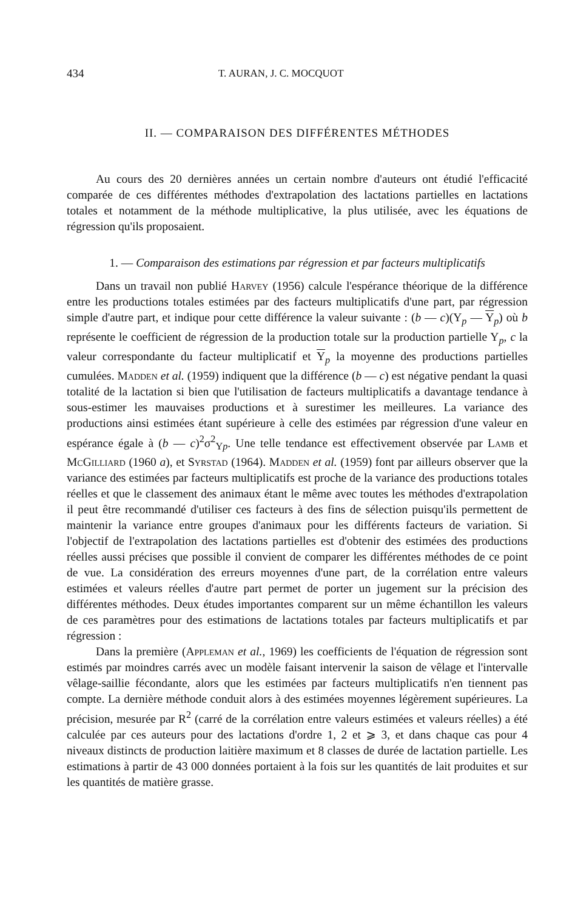434 T. AURAN, J. C. MOCQUOT
II. — COMPARAISON DES DIFFÉRENTES MÉTHODES
Au cours des 20 dernières années un certain nombre d'auteurs ont étudié l'efficacité comparée de ces différentes méthodes d'extrapolation des lactations partielles en lactations totales et notamment de la méthode multiplicative, la plus utilisée, avec les équations de régression qu'ils proposaient.
1. — Comparaison des estimations par régression et par facteurs multiplicatifs
Dans un travail non publié Harvey (1956) calcule l'espérance théorique de la différence entre les productions totales estimées par des facteurs multiplicatifs d'une part, par régression simple d'autre part, et indique pour cette différence la valeur suivante : (b — c)(Y<sub>p</sub> — Y<sub>p</sub>) où b représente le coefficient de régression de la production totale sur la production partielle Y<sub>p</sub>, c la valeur correspondante du facteur multiplicatif et Y<sub>p</sub> la moyenne des productions partielles cumulées. Madden et al. (1959) indiquent que la différence (b — c) est négative pendant la quasi totalité de la lactation si bien que l'utilisation de facteurs multiplicatifs a davantage tendance à sous-estimer les mauvaises productions et à surestimer les meilleures. La variance des productions ainsi estimées étant supérieure à celle des estimées par régression d'une valeur en espérance égale à (b — c)<sup>2</sup>σ<sup>2</sup><sub>Yp</sub>. Une telle tendance est effectivement observée par Lamb et McGilliard (1960 a), et Syrstad (1964). Madden et al. (1959) font par ailleurs observer que la variance des estimées par facteurs multiplicatifs est proche de la variance des productions totales réelles et que le classement des animaux étant le même avec toutes les méthodes d'extrapolation il peut être recommandé d'utiliser ces facteurs à des fins de sélection puisqu'ils permettent de maintenir la variance entre groupes d'animaux pour les différents facteurs de variation. Si l'objectif de l'extrapolation des lactations partielles est d'obtenir des estimées des productions réelles aussi précises que possible il convient de comparer les différentes méthodes de ce point de vue. La considération des erreurs moyennes d'une part, de la corrélation entre valeurs estimées et valeurs réelles d'autre part permet de porter un jugement sur la précision des différentes méthodes. Deux études importantes comparent sur un même échantillon les valeurs de ces paramètres pour des estimations de lactations totales par facteurs multiplicatifs et par régression :
Dans la première (Appleman et al., 1969) les coefficients de l'équation de régression sont estimés par moindres carrés avec un modèle faisant intervenir la saison de vêlage et l'intervalle vêlage-saillie fécondante, alors que les estimées par facteurs multiplicatifs n'en tiennent pas compte. La dernière méthode conduit alors à des estimées moyennes légèrement supérieures. La précision, mesurée par R<sup>2</sup> (carré de la corrélation entre valeurs estimées et valeurs réelles) a été calculée par ces auteurs pour des lactations d'ordre 1, 2 et ⩾ 3, et dans chaque cas pour 4 niveaux distincts de production laitière maximum et 8 classes de durée de lactation partielle. Les estimations à partir de 43 000 données portaient à la fois sur les quantités de lait produites et sur les quantités de matière grasse.